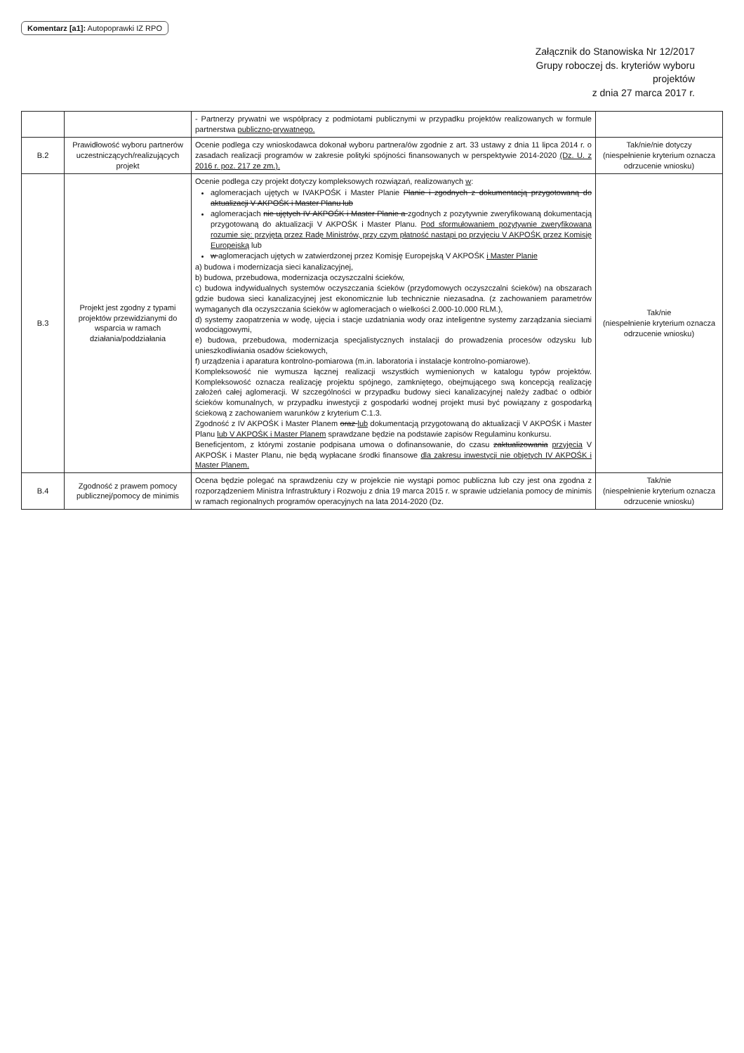Komentarz [a1]: Autopoprawki IZ RPO
Załącznik do Stanowiska Nr 12/2017
Grupy roboczej ds. kryteriów wyboru
projektów
z dnia 27 marca 2017 r.
| | | - Partnerzy prywatni we współpracy z podmiotami publicznymi w przypadku projektów realizowanych w formule partnerstwa publiczno-prywatnego. | |
| B.2 | Prawidłowość wyboru partnerów uczestniczących/realizujących projekt | Ocenie podlega czy wnioskodawca dokonał wyboru partnera/ów zgodnie z art. 33 ustawy z dnia 11 lipca 2014 r. o zasadach realizacji programów w zakresie polityki spójności finansowanych w perspektywie 2014-2020 (Dz. U. z 2016 r. poz. 217 ze zm.). | Tak/nie/nie dotyczy (niespełnienie kryterium oznacza odrzucenie wniosku) |
| B.3 | Projekt jest zgodny z typami projektów przewidzianymi do wsparcia w ramach działania/poddziałania | Ocenie podlega czy projekt dotyczy kompleksowych rozwiązań, realizowanych w : aglomeracjach ujętych w IVAKPOŚK i Master Planie Planie i zgodnych z dokumentacją przygotowaną do aktualizacji V AKPOŚK i Master Planu lub aglomeracjach nie ujętych IV AKPOŚK i Master Planie a zgodnych z pozytywnie zweryfikowaną dokumentacją przygotowaną do aktualizacji V AKPOŚK i Master Planu. Pod sformułowaniem pozytywnie zweryfikowana rozumie się: przyjęta przez Radę Ministrów, przy czym płatność nastąpi po przyjęciu V AKPOŚK przez Komisję Europejską lub w aglomeracjach ujętych w zatwierdzonej przez Komisję Europejską V AKPOŚK i Master Planie a) budowa i modernizacja sieci kanalizacyjnej, b) budowa, przebudowa, modernizacja oczyszczalni ścieków, c) budowa indywidualnych systemów oczyszczania ścieków (przydomowych oczyszczalni ścieków) na obszarach gdzie budowa sieci kanalizacyjnej jest ekonomicznie lub technicznie niezasadna. (z zachowaniem parametrów wymaganych dla oczyszczania ścieków w aglomeracjach o wielkości 2.000-10.000 RLM.), d) systemy zaopatrzenia w wodę, ujęcia i stacje uzdatniania wody oraz inteligentne systemy zarządzania sieciami wodociągowymi, e) budowa, przebudowa, modernizacja specjalistycznych instalacji do prowadzenia procesów odzysku lub unieszkodliwiania osadów ściekowych, f) urządzenia i aparatura kontrolno-pomiarowa (m.in. laboratoria i instalacje kontrolno-pomiarowe). Kompleksowość nie wymusza łącznej realizacji wszystkich wymienionych w katalogu typów projektów. Kompleksowość oznacza realizację projektu spójnego, zamkniętego, obejmującego swą koncepcją realizację założeń całej aglomeracji. W szczególności w przypadku budowy sieci kanalizacyjnej należy zadbać o odbiór ścieków komunalnych, w przypadku inwestycji z gospodarki wodnej projekt musi być powiązany z gospodarką ściekową z zachowaniem warunków z kryterium C.1.3. Zgodność z IV AKPOŚK i Master Planem oraz lub dokumentacją przygotowaną do aktualizacji V AKPOŚK i Master Planu lub V AKPOŚK i Master Planem sprawdzane będzie na podstawie zapisów Regulaminu konkursu. Beneficjentom, z którymi zostanie podpisana umowa o dofinansowanie, do czasu zaktualizowania przyjęcia V AKPOŚK i Master Planu, nie będą wypłacane środki finansowe dla zakresu inwestycji nie objętych IV AKPOŚK i Master Planem. | Tak/nie (niespełnienie kryterium oznacza odrzucenie wniosku) |
| B.4 | Zgodność z prawem pomocy publicznej/pomocy de minimis | Ocena będzie polegać na sprawdzeniu czy w projekcie nie wystąpi pomoc publiczna lub czy jest ona zgodna z rozporządzeniem Ministra Infrastruktury i Rozwoju z dnia 19 marca 2015 r. w sprawie udzielania pomocy de minimis w ramach regionalnych programów operacyjnych na lata 2014-2020 (Dz. | Tak/nie (niespełnienie kryterium oznacza odrzucenie wniosku) |